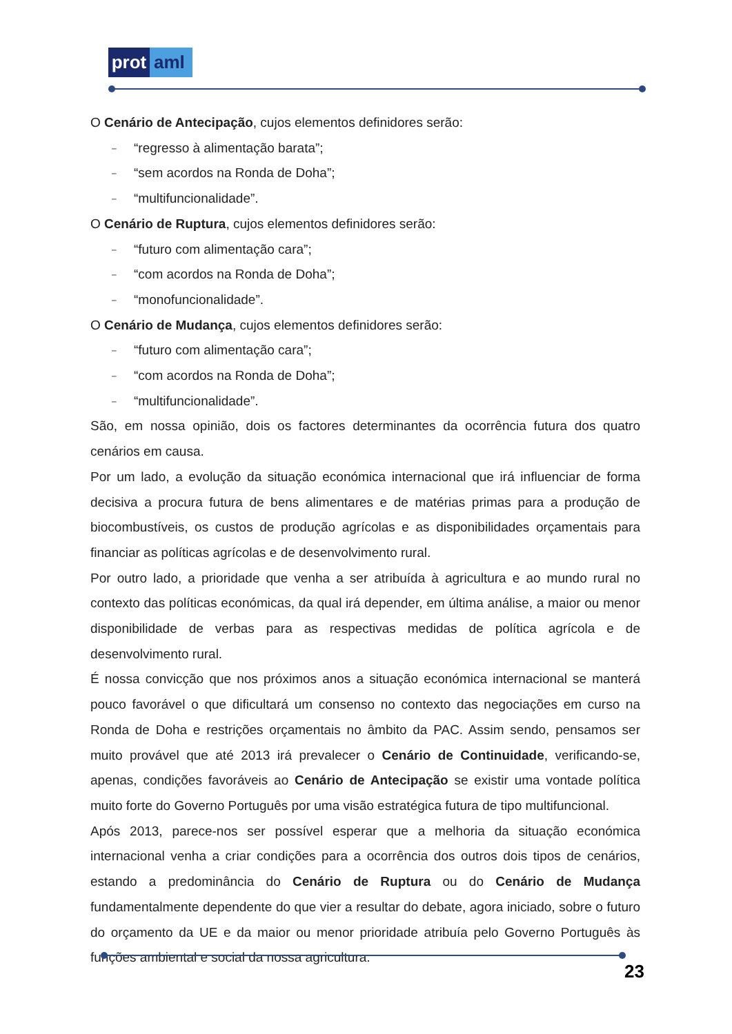prot aml
O Cenário de Antecipação, cujos elementos definidores serão:
– “regresso à alimentação barata”;
– “sem acordos na Ronda de Doha”;
– “multifuncionalidade”.
O Cenário de Ruptura, cujos elementos definidores serão:
– “futuro com alimentação cara”;
– “com acordos na Ronda de Doha”;
– “monofuncionalidade”.
O Cenário de Mudança, cujos elementos definidores serão:
– “futuro com alimentação cara”;
– “com acordos na Ronda de Doha”;
– “multifuncionalidade”.
São, em nossa opinião, dois os factores determinantes da ocorrência futura dos quatro cenários em causa.
Por um lado, a evolução da situação económica internacional que irá influenciar de forma decisiva a procura futura de bens alimentares e de matérias primas para a produção de biocombustíveis, os custos de produção agrícolas e as disponibilidades orçamentais para financiar as políticas agrícolas e de desenvolvimento rural.
Por outro lado, a prioridade que venha a ser atribuída à agricultura e ao mundo rural no contexto das políticas económicas, da qual irá depender, em última análise, a maior ou menor disponibilidade de verbas para as respectivas medidas de política agrícola e de desenvolvimento rural.
É nossa convicção que nos próximos anos a situação económica internacional se manterá pouco favorável o que dificultará um consenso no contexto das negociações em curso na Ronda de Doha e restrições orçamentais no âmbito da PAC. Assim sendo, pensamos ser muito provável que até 2013 irá prevalecer o Cenário de Continuidade, verificando-se, apenas, condições favoráveis ao Cenário de Antecipação se existir uma vontade política muito forte do Governo Português por uma visão estratégica futura de tipo multifuncional.
Após 2013, parece-nos ser possível esperar que a melhoria da situação económica internacional venha a criar condições para a ocorrência dos outros dois tipos de cenários, estando a predominância do Cenário de Ruptura ou do Cenário de Mudança fundamentalmente dependente do que vier a resultar do debate, agora iniciado, sobre o futuro do orçamento da UE e da maior ou menor prioridade atribuía pelo Governo Português às funções ambiental e social da nossa agricultura.
23